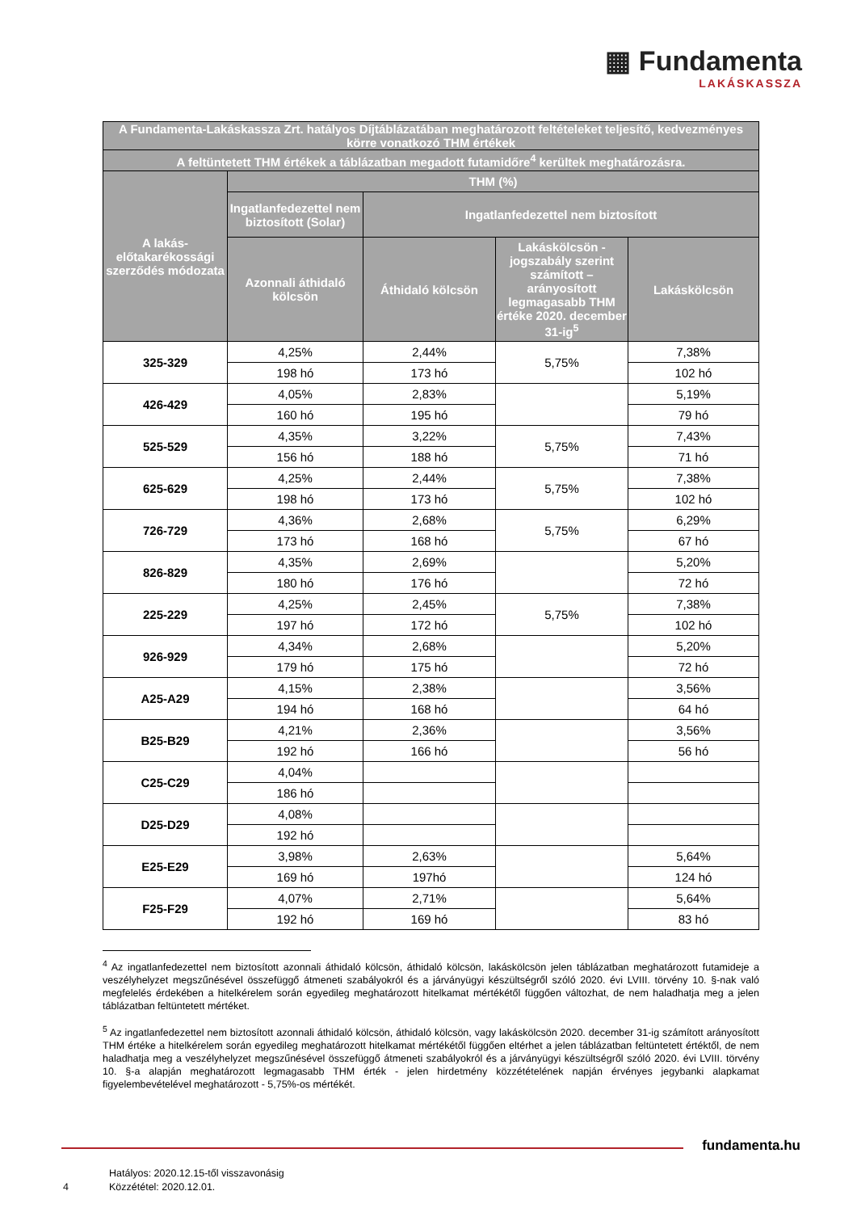▦ Fundamenta
LAKÁSKASSZA
| A Fundamenta-Lakáskassza Zrt. hatályos Díjtáblázatában meghatározott feltételeket teljesítő, kedvezményes körre vonatkozó THM értékek | | | | |
| --- | --- | --- | --- | --- |
| A feltüntetett THM értékek a táblázatban megadott futamidőre<sup>4</sup> kerültek meghatározásra. | | | | |
| A lakás-előtakarékossági szerződés módozata | THM (%) | | | |
| | Ingatlanfedezettel nem biztosított (Solar) | Ingatlanfedezettel nem biztosított | | |
| | Azonnali áthidaló kölcsön | Áthidaló kölcsön | Lakáskölcsön - jogszabály szerint számított – arányosított legmagasabb THM értéke 2020. december 31-ig<sup>5</sup> | Lakáskölcsön |
| 325-329 | 4,25% | 2,44% | 5,75% | 7,38% |
| | 198 hó | 173 hó | | 102 hó |
| 426-429 | 4,05% | 2,83% | | 5,19% |
| | 160 hó | 195 hó | | 79 hó |
| 525-529 | 4,35% | 3,22% | 5,75% | 7,43% |
| | 156 hó | 188 hó | | 71 hó |
| 625-629 | 4,25% | 2,44% | 5,75% | 7,38% |
| | 198 hó | 173 hó | | 102 hó |
| 726-729 | 4,36% | 2,68% | 5,75% | 6,29% |
| | 173 hó | 168 hó | | 67 hó |
| 826-829 | 4,35% | 2,69% | | 5,20% |
| | 180 hó | 176 hó | | 72 hó |
| 225-229 | 4,25% | 2,45% | 5,75% | 7,38% |
| | 197 hó | 172 hó | | 102 hó |
| 926-929 | 4,34% | 2,68% | | 5,20% |
| | 179 hó | 175 hó | | 72 hó |
| A25-A29 | 4,15% | 2,38% | | 3,56% |
| | 194 hó | 168 hó | | 64 hó |
| B25-B29 | 4,21% | 2,36% | | 3,56% |
| | 192 hó | 166 hó | | 56 hó |
| C25-C29 | 4,04% | | | |
| | 186 hó | | | |
| D25-D29 | 4,08% | | | |
| | 192 hó | | | |
| E25-E29 | 3,98% | 2,63% | | 5,64% |
| | 169 hó | 197hó | | 124 hó |
| F25-F29 | 4,07% | 2,71% | | 5,64% |
| | 192 hó | 169 hó | | 83 hó |
<sup>4</sup> Az ingatlanfedezettel nem biztosított azonnali áthidaló kölcsön, áthidaló kölcsön, lakáskölcsön jelen táblázatban meghatározott futamideje a veszélyhelyzet megszűnésével összefüggő átmeneti szabályokról és a járványügyi készültségről szóló 2020. évi LVIII. törvény 10. §-nak való megfelelés érdekében a hitelkérelem során egyedileg meghatározott hitelkamat mértékétől függően változhat, de nem haladhatja meg a jelen táblázatban feltüntetett mértéket.
<sup>5</sup> Az ingatlanfedezettel nem biztosított azonnali áthidaló kölcsön, áthidaló kölcsön, vagy lakáskölcsön 2020. december 31-ig számított arányosított THM értéke a hitelkérelem során egyedileg meghatározott hitelkamat mértékétől függően eltérhet a jelen táblázatban feltüntetett értéktől, de nem haladhatja meg a veszélyhelyzet megszűnésével összefüggő átmeneti szabályokról és a járványügyi készültségről szóló 2020. évi LVIII. törvény 10. §-a alapján meghatározott legmagasabb THM érték - jelen hirdetmény közzétételének napján érvényes jegybanki alapkamat figyelembevételével meghatározott - 5,75%-os mértékét.
fundamenta.hu
4 Hatályos: 2020.12.15-től visszavonásig
Közzététel: 2020.12.01.